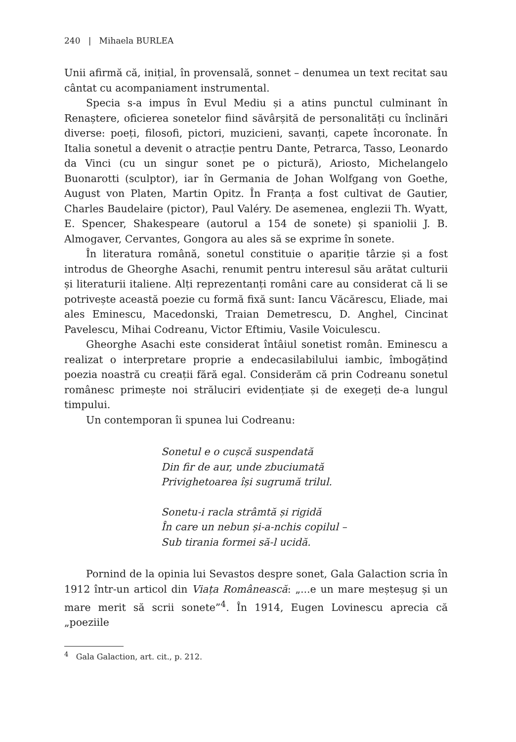240 | Mihaela BURLEA
Unii afirmă că, inițial, în provensală, sonnet – denumea un text recitat sau cântat cu acompaniament instrumental.
Specia s-a impus în Evul Mediu și a atins punctul culminant în Renaștere, oficierea sonetelor fiind săvârșită de personalități cu înclinări diverse: poeți, filosofi, pictori, muzicieni, savanți, capete încoronate. În Italia sonetul a devenit o atracție pentru Dante, Petrarca, Tasso, Leonardo da Vinci (cu un singur sonet pe o pictură), Ariosto, Michelangelo Buonarotti (sculptor), iar în Germania de Johan Wolfgang von Goethe, August von Platen, Martin Opitz. În Franța a fost cultivat de Gautier, Charles Baudelaire (pictor), Paul Valéry. De asemenea, englezii Th. Wyatt, E. Spencer, Shakespeare (autorul a 154 de sonete) și spaniolii J. B. Almogaver, Cervantes, Gongora au ales să se exprime în sonete.
În literatura română, sonetul constituie o apariție târzie și a fost introdus de Gheorghe Asachi, renumit pentru interesul său arătat culturii și literaturii italiene. Alți reprezentanți români care au considerat că li se potrivește această poezie cu formă fixă sunt: Iancu Văcărescu, Eliade, mai ales Eminescu, Macedonski, Traian Demetrescu, D. Anghel, Cincinat Pavelescu, Mihai Codreanu, Victor Eftimiu, Vasile Voiculescu.
Gheorghe Asachi este considerat întâiul sonetist român. Eminescu a realizat o interpretare proprie a endecasilabilului iambic, îmbogățind poezia noastră cu creații fără egal. Considerăm că prin Codreanu sonetul românesc primește noi străluciri evidențiate și de exegeți de-a lungul timpului.
Un contemporan îi spunea lui Codreanu:
Sonetul e o cușcă suspendată
Din fir de aur, unde zbuciumată
Privighetoarea își sugrumă trilul.
Sonetu-i racla strâmtă și rigidă
În care un nebun și-a-nchis copilul –
Sub tirania formei să-l ucidă.
Pornind de la opinia lui Sevastos despre sonet, Gala Galaction scria în 1912 într-un articol din Viața Românească: „...e un mare meșteșug și un mare merit să scrii sonete”<sup>4</sup>. În 1914, Eugen Lovinescu aprecia că „poeziile
<sup>4</sup> Gala Galaction, art. cit., p. 212.